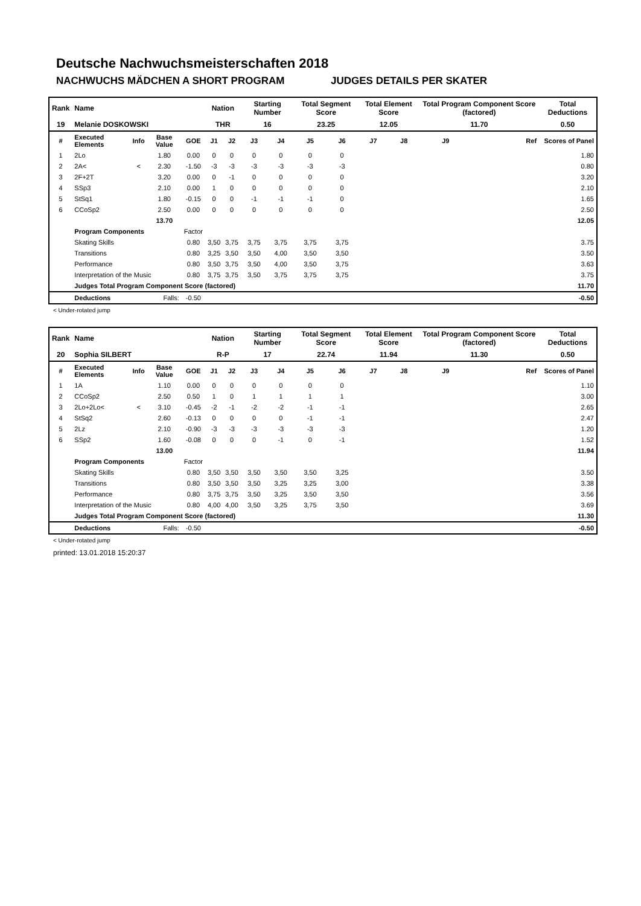Deutsche Nachwuchsmeisterschaften 2018
NACHWUCHS MÄDCHEN A SHORT PROGRAM JUDGES DETAILS PER SKATER
| Rank | Name | | | | Nation | | Starting Number | | Total Segment Score | | Total Element Score | | Total Program Component Score (factored) | | | Total Deductions |
| 19 | Melanie DOSKOWSKI | | | | THR | | 16 | | 23.25 | | 12.05 | | 11.70 | | | 0.50 |
| # | Executed Elements | Info | Base Value | GOE | J1 | J2 | J3 | J4 | J5 | J6 | J7 | J8 | J9 | Ref | | Scores of Panel |
| 1 | 2Lo | | 1.80 | 0.00 | 0 | 0 | 0 | 0 | 0 | 0 | | | | | | 1.80 |
| 2 | 2A< | < | 2.30 | -1.50 | -3 | -3 | -3 | -3 | -3 | -3 | | | | | | 0.80 |
| 3 | 2F+2T | | 3.20 | 0.00 | 0 | -1 | 0 | 0 | 0 | 0 | | | | | | 3.20 |
| 4 | SSp3 | | 2.10 | 0.00 | 1 | 0 | 0 | 0 | 0 | 0 | | | | | | 2.10 |
| 5 | StSq1 | | 1.80 | -0.15 | 0 | 0 | -1 | -1 | -1 | 0 | | | | | | 1.65 |
| 6 | CCoSp2 | | 2.50 | 0.00 | 0 | 0 | 0 | 0 | 0 | 0 | | | | | | 2.50 |
| | | | 13.70 | | | | | | | | | | | | | 12.05 |
| | Program Components | | | Factor | | | | | | | | | | | | |
| | Skating Skills | | | 0.80 | 3,50 | 3,75 | 3,75 | 3,75 | 3,75 | 3,75 | | | | | | 3.75 |
| | Transitions | | | 0.80 | 3,25 | 3,50 | 3,50 | 4,00 | 3,50 | 3,50 | | | | | | 3.50 |
| | Performance | | | 0.80 | 3,50 | 3,75 | 3,50 | 4,00 | 3,50 | 3,75 | | | | | | 3.63 |
| | Interpretation of the Music | | | 0.80 | 3,75 | 3,75 | 3,50 | 3,75 | 3,75 | 3,75 | | | | | | 3.75 |
| | Judges Total Program Component Score (factored) | | | | | | | | | | | | | | | 11.70 |
| | Deductions | Falls: | | -0.50 | | | | | | | | | | | | -0.50 |
< Under-rotated jump
| Rank | Name | | | | Nation | | Starting Number | | Total Segment Score | | Total Element Score | | Total Program Component Score (factored) | | | Total Deductions |
| 20 | Sophia SILBERT | | | | R-P | | 17 | | 22.74 | | 11.94 | | 11.30 | | | 0.50 |
| # | Executed Elements | Info | Base Value | GOE | J1 | J2 | J3 | J4 | J5 | J6 | J7 | J8 | J9 | Ref | | Scores of Panel |
| 1 | 1A | | 1.10 | 0.00 | 0 | 0 | 0 | 0 | 0 | 0 | | | | | | 1.10 |
| 2 | CCoSp2 | | 2.50 | 0.50 | 1 | 0 | 1 | 1 | 1 | 1 | | | | | | 3.00 |
| 3 | 2Lo+2Lo< | < | 3.10 | -0.45 | -2 | -1 | -2 | -2 | -1 | -1 | | | | | | 2.65 |
| 4 | StSq2 | | 2.60 | -0.13 | 0 | 0 | 0 | 0 | -1 | -1 | | | | | | 2.47 |
| 5 | 2Lz | | 2.10 | -0.90 | -3 | -3 | -3 | -3 | -3 | -3 | | | | | | 1.20 |
| 6 | SSp2 | | 1.60 | -0.08 | 0 | 0 | 0 | -1 | 0 | -1 | | | | | | 1.52 |
| | | | 13.00 | | | | | | | | | | | | | 11.94 |
| | Program Components | | | Factor | | | | | | | | | | | | |
| | Skating Skills | | | 0.80 | 3,50 | 3,50 | 3,50 | 3,50 | 3,50 | 3,25 | | | | | | 3.50 |
| | Transitions | | | 0.80 | 3,50 | 3,50 | 3,50 | 3,25 | 3,25 | 3,00 | | | | | | 3.38 |
| | Performance | | | 0.80 | 3,75 | 3,75 | 3,50 | 3,25 | 3,50 | 3,50 | | | | | | 3.56 |
| | Interpretation of the Music | | | 0.80 | 4,00 | 4,00 | 3,50 | 3,25 | 3,75 | 3,50 | | | | | | 3.69 |
| | Judges Total Program Component Score (factored) | | | | | | | | | | | | | | | 11.30 |
| | Deductions | Falls: | | -0.50 | | | | | | | | | | | | -0.50 |
< Under-rotated jump
printed: 13.01.2018 15:20:37